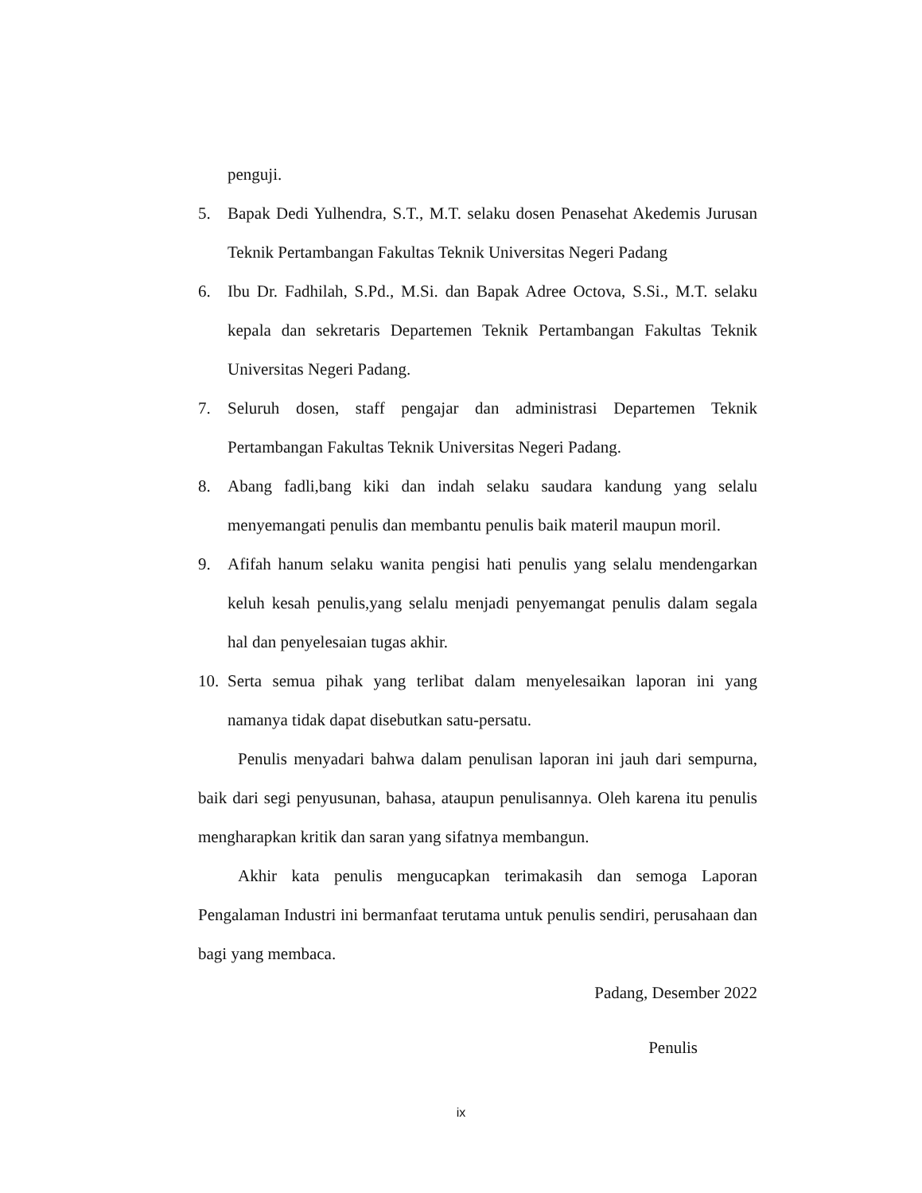penguji.
5. Bapak Dedi Yulhendra, S.T., M.T. selaku dosen Penasehat Akedemis Jurusan Teknik Pertambangan Fakultas Teknik Universitas Negeri Padang
6. Ibu Dr. Fadhilah, S.Pd., M.Si. dan Bapak Adree Octova, S.Si., M.T. selaku kepala dan sekretaris Departemen Teknik Pertambangan Fakultas Teknik Universitas Negeri Padang.
7. Seluruh dosen, staff pengajar dan administrasi Departemen Teknik Pertambangan Fakultas Teknik Universitas Negeri Padang.
8. Abang fadli,bang kiki dan indah selaku saudara kandung yang selalu menyemangati penulis dan membantu penulis baik materil maupun moril.
9. Afifah hanum selaku wanita pengisi hati penulis yang selalu mendengarkan keluh kesah penulis,yang selalu menjadi penyemangat penulis dalam segala hal dan penyelesaian tugas akhir.
10.
Serta semua pihak yang terlibat dalam menyelesaikan laporan ini yang namanya tidak dapat disebutkan satu-persatu.
Penulis menyadari bahwa dalam penulisan laporan ini jauh dari sempurna, baik dari segi penyusunan, bahasa, ataupun penulisannya. Oleh karena itu penulis mengharapkan kritik dan saran yang sifatnya membangun.
Akhir kata penulis mengucapkan terimakasih dan semoga Laporan Pengalaman Industri ini bermanfaat terutama untuk penulis sendiri, perusahaan dan bagi yang membaca.
Padang, Desember 2022
Penulis
ix